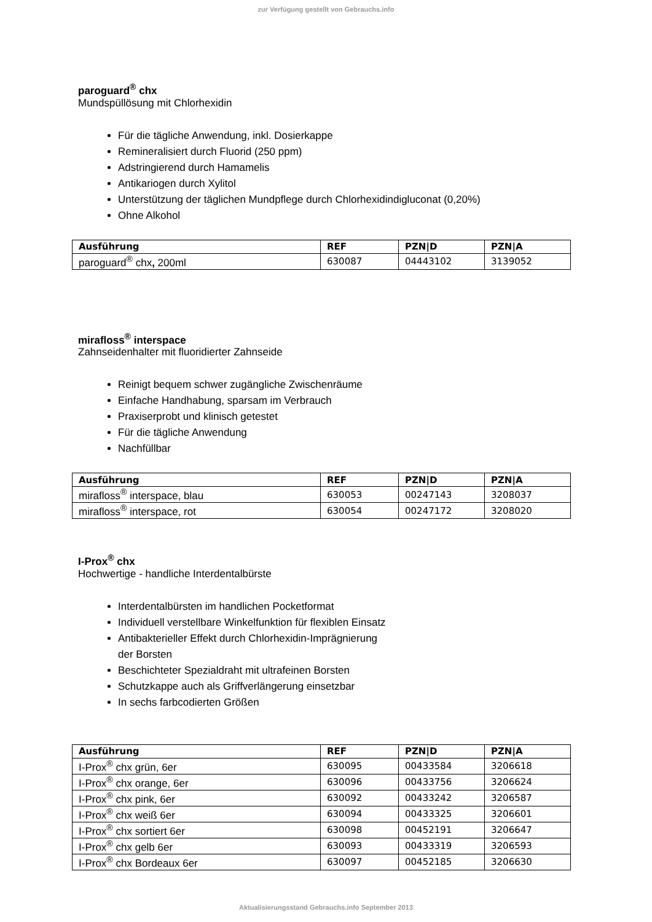zur Verfügung gestellt von Gebrauchs.info
paroguard<sup>®</sup> chx
Mundspüllösung mit Chlorhexidin
Für die tägliche Anwendung, inkl. Dosierkappe
Remineralisiert durch Fluorid (250 ppm)
Adstringierend durch Hamamelis
Antikariogen durch Xylitol
Unterstützung der täglichen Mundpflege durch Chlorhexidindigluconat (0,20%)
Ohne Alkohol
| Ausführung | REF | PZN/D | PZN/A |
| --- | --- | --- | --- |
| paroguard<sup>®</sup> chx , 200ml | 630087 | 04443102 | 3139052 |
mirafloss<sup>®</sup> interspace
Zahnseidenhalter mit fluoridierter Zahnseide
Reinigt bequem schwer zugängliche Zwischenräume
Einfache Handhabung, sparsam im Verbrauch
Praxiserprobt und klinisch getestet
Für die tägliche Anwendung
Nachfüllbar
| Ausführung | REF | PZN/D | PZN/A |
| --- | --- | --- | --- |
| mirafloss<sup>®</sup> interspace, blau | 630053 | 00247143 | 3208037 |
| mirafloss<sup>®</sup> interspace, rot | 630054 | 00247172 | 3208020 |
I-Prox<sup>®</sup> chx
Hochwertige - handliche Interdentalbürste
Interdentalbürsten im handlichen Pocketformat
Individuell verstellbare Winkelfunktion für flexiblen Einsatz
Antibakterieller Effekt durch Chlorhexidin-Imprägnierung
der Borsten
Beschichteter Spezialdraht mit ultrafeinen Borsten
Schutzkappe auch als Griffverlängerung einsetzbar
In sechs farbcodierten Größen
| Ausführung | REF | PZN/D | PZN/A |
| --- | --- | --- | --- |
| I-Prox<sup>®</sup> chx grün, 6er | 630095 | 00433584 | 3206618 |
| I-Prox<sup>®</sup> chx orange, 6er | 630096 | 00433756 | 3206624 |
| I-Prox<sup>®</sup> chx pink, 6er | 630092 | 00433242 | 3206587 |
| I-Prox<sup>®</sup> chx weiß 6er | 630094 | 00433325 | 3206601 |
| I-Prox<sup>®</sup> chx sortiert 6er | 630098 | 00452191 | 3206647 |
| I-Prox<sup>®</sup> chx gelb 6er | 630093 | 00433319 | 3206593 |
| I-Prox<sup>®</sup> chx Bordeaux 6er | 630097 | 00452185 | 3206630 |
Aktualisierungsstand Gebrauchs.info September 2013